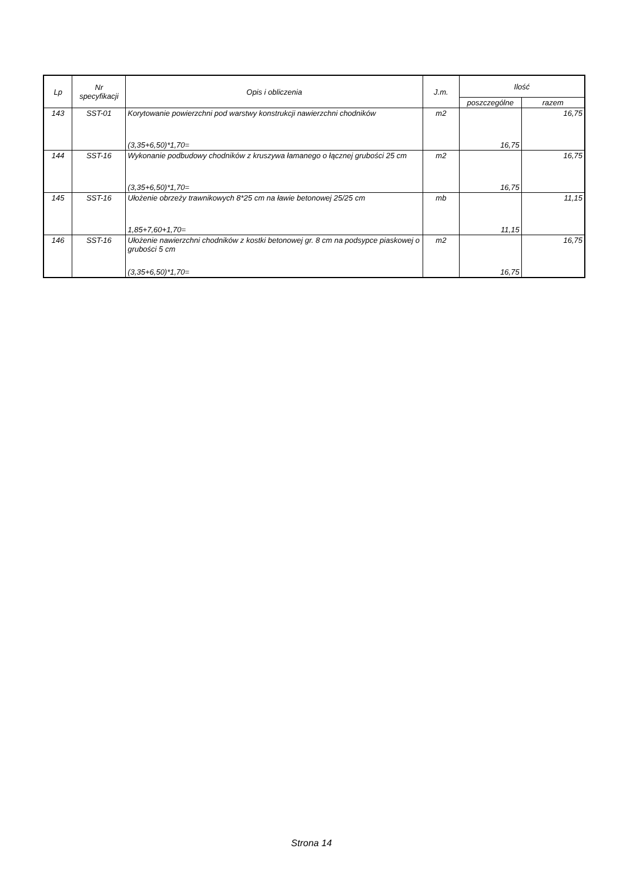| Lp | Nr specyfikacji | Opis i obliczenia | J.m. | Ilość | |
| --- | --- | --- | --- | --- | --- |
| | | | | poszczególne | razem |
| 143 | SST-01 | Korytowanie powierzchni pod warstwy konstrukcji nawierzchni chodników | m2 | | 16,75 |
| | | (3,35+6,50)*1,70= | | 16,75 | |
| 144 | SST-16 | Wykonanie podbudowy chodników z kruszywa łamanego o łącznej grubości 25 cm | m2 | | 16,75 |
| | | (3,35+6,50)*1,70= | | 16,75 | |
| 145 | SST-16 | Ułożenie obrzeży trawnikowych 8*25 cm na ławie betonowej 25/25 cm | mb | | 11,15 |
| | | 1,85+7,60+1,70= | | 11,15 | |
| 146 | SST-16 | Ułożenie nawierzchni chodników z kostki betonowej gr. 8 cm na podsypce piaskowej o grubości 5 cm | m2 | | 16,75 |
| | | (3,35+6,50)*1,70= | | 16,75 | |
Strona 14